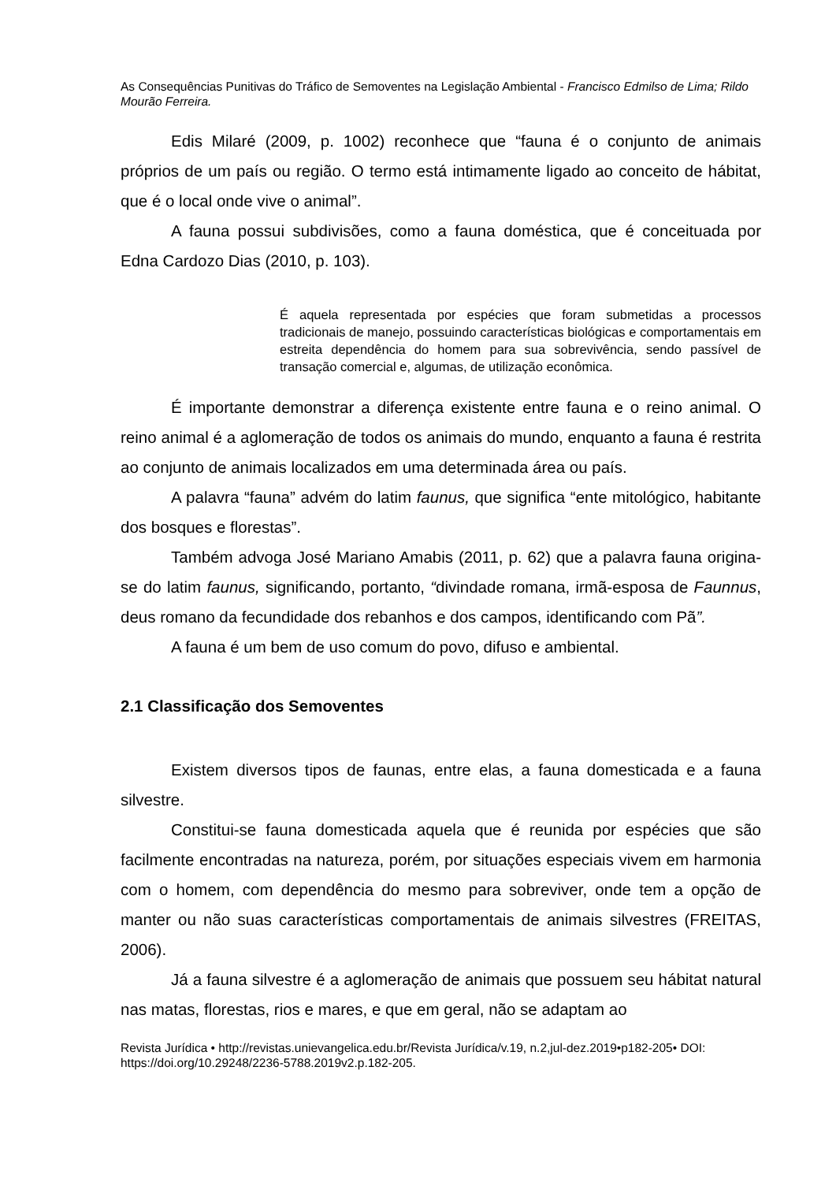As Consequências Punitivas do Tráfico de Semoventes na Legislação Ambiental - Francisco Edmilso de Lima; Rildo Mourão Ferreira.
Edis Milaré (2009, p. 1002) reconhece que “fauna é o conjunto de animais próprios de um país ou região. O termo está intimamente ligado ao conceito de hábitat, que é o local onde vive o animal”.
A fauna possui subdivisões, como a fauna doméstica, que é conceituada por Edna Cardozo Dias (2010, p. 103).
É aquela representada por espécies que foram submetidas a processos tradicionais de manejo, possuindo características biológicas e comportamentais em estreita dependência do homem para sua sobrevivência, sendo passível de transação comercial e, algumas, de utilização econômica.
É importante demonstrar a diferença existente entre fauna e o reino animal. O reino animal é a aglomeração de todos os animais do mundo, enquanto a fauna é restrita ao conjunto de animais localizados em uma determinada área ou país.
A palavra “fauna” advém do latim faunus, que significa “ente mitológico, habitante dos bosques e florestas”.
Também advoga José Mariano Amabis (2011, p. 62) que a palavra fauna origina-se do latim faunus, significando, portanto, “divindade romana, irmã-esposa de Faunnus, deus romano da fecundidade dos rebanhos e dos campos, identificando com Pã”.
A fauna é um bem de uso comum do povo, difuso e ambiental.
2.1 Classificação dos Semoventes
Existem diversos tipos de faunas, entre elas, a fauna domesticada e a fauna silvestre.
Constitui-se fauna domesticada aquela que é reunida por espécies que são facilmente encontradas na natureza, porém, por situações especiais vivem em harmonia com o homem, com dependência do mesmo para sobreviver, onde tem a opção de manter ou não suas características comportamentais de animais silvestres (FREITAS, 2006).
Já a fauna silvestre é a aglomeração de animais que possuem seu hábitat natural nas matas, florestas, rios e mares, e que em geral, não se adaptam ao
Revista Jurídica • http://revistas.unievangelica.edu.br/Revista Jurídica/v.19, n.2,jul-dez.2019•p182-205• DOI: https://doi.org/10.29248/2236-5788.2019v2.p.182-205.